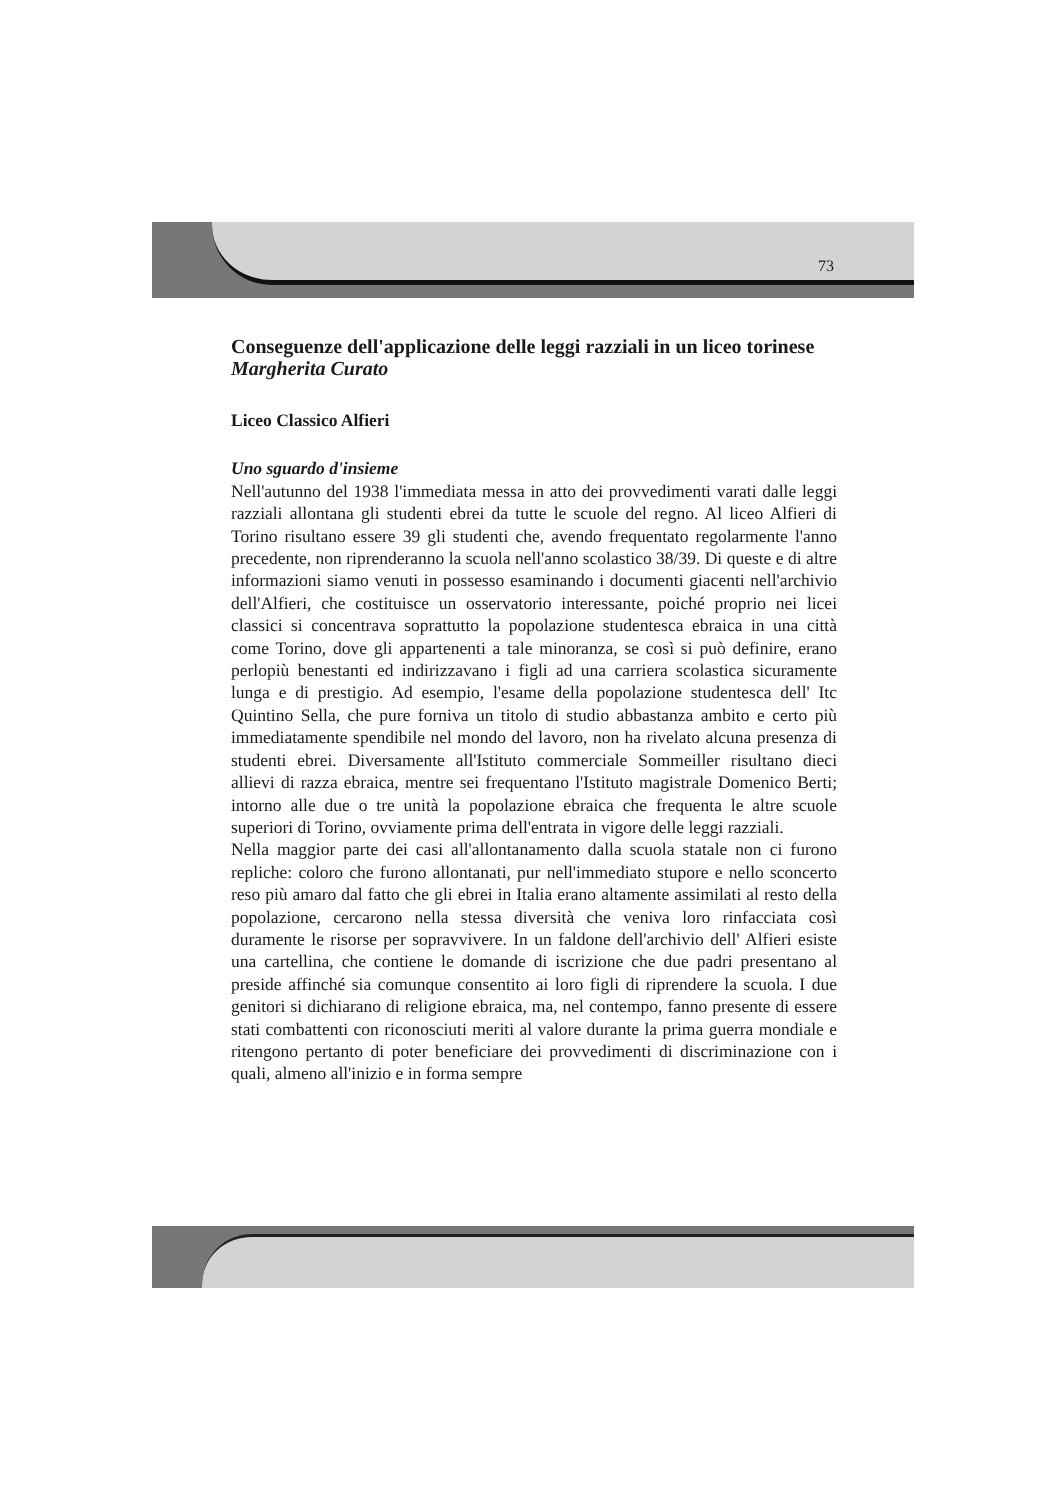73
Conseguenze dell'applicazione delle leggi razziali in un liceo torinese
Margherita Curato
Liceo Classico Alfieri
Uno sguardo d'insieme
Nell'autunno del 1938 l'immediata messa in atto dei provvedimenti varati dalle leggi razziali allontana gli studenti ebrei da tutte le scuole del regno. Al liceo Alfieri di Torino risultano essere 39 gli studenti che, avendo frequentato regolarmente l'anno precedente, non riprenderanno la scuola nell'anno scolastico 38/39. Di queste e di altre informazioni siamo venuti in possesso esaminando i documenti giacenti nell'archivio dell'Alfieri, che costituisce un osservatorio interessante, poiché proprio nei licei classici si concentrava soprattutto la popolazione studentesca ebraica in una città come Torino, dove gli appartenenti a tale minoranza, se così si può definire, erano perlopiù benestanti ed indirizzavano i figli ad una carriera scolastica sicuramente lunga e di prestigio. Ad esempio, l'esame della popolazione studentesca dell' Itc Quintino Sella, che pure forniva un titolo di studio abbastanza ambito e certo più immediatamente spendibile nel mondo del lavoro, non ha rivelato alcuna presenza di studenti ebrei. Diversamente all'Istituto commerciale Sommeiller risultano dieci allievi di razza ebraica, mentre sei frequentano l'Istituto magistrale Domenico Berti; intorno alle due o tre unità la popolazione ebraica che frequenta le altre scuole superiori di Torino, ovviamente prima dell'entrata in vigore delle leggi razziali.
Nella maggior parte dei casi all'allontanamento dalla scuola statale non ci furono repliche: coloro che furono allontanati, pur nell'immediato stupore e nello sconcerto reso più amaro dal fatto che gli ebrei in Italia erano altamente assimilati al resto della popolazione, cercarono nella stessa diversità che veniva loro rinfacciata così duramente le risorse per sopravvivere. In un faldone dell'archivio dell' Alfieri esiste una cartellina, che contiene le domande di iscrizione che due padri presentano al preside affinché sia comunque consentito ai loro figli di riprendere la scuola. I due genitori si dichiarano di religione ebraica, ma, nel contempo, fanno presente di essere stati combattenti con riconosciuti meriti al valore durante la prima guerra mondiale e ritengono pertanto di poter beneficiare dei provvedimenti di discriminazione con i quali, almeno all'inizio e in forma sempre